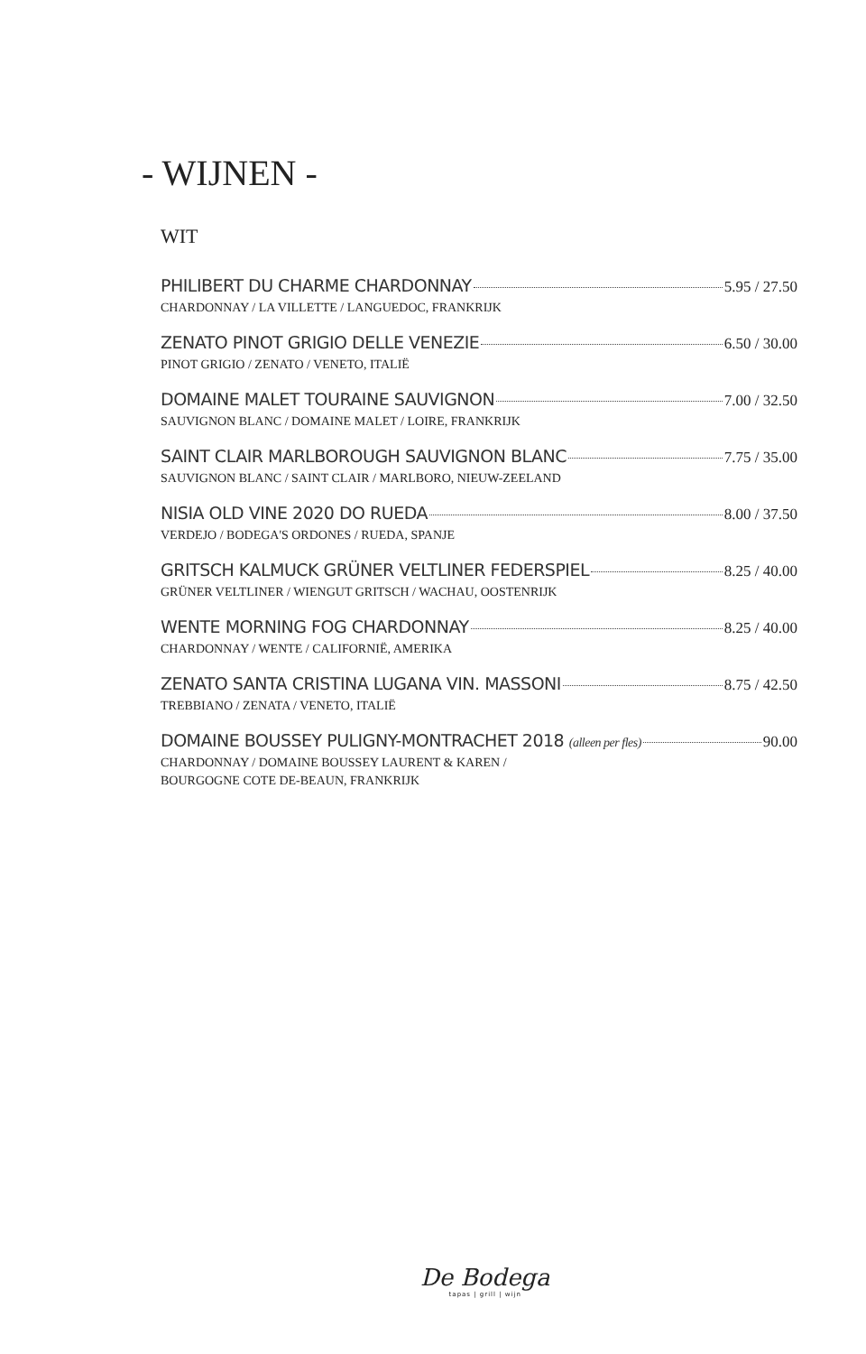- WIJNEN -
WIT
PHILIBERT DU CHARME CHARDONNAY 5.95 / 27.50
CHARDONNAY / LA VILLETTE / LANGUEDOC, FRANKRIJK
ZENATO PINOT GRIGIO DELLE VENEZIE 6.50 / 30.00
PINOT GRIGIO / ZENATO / VENETO, ITALIË
DOMAINE MALET TOURAINE SAUVIGNON 7.00 / 32.50
SAUVIGNON BLANC / DOMAINE MALET / LOIRE, FRANKRIJK
SAINT CLAIR MARLBOROUGH SAUVIGNON BLANC 7.75 / 35.00
SAUVIGNON BLANC / SAINT CLAIR / MARLBORO, NIEUW-ZEELAND
NISIA OLD VINE 2020 DO RUEDA 8.00 / 37.50
VERDEJO / BODEGA'S ORDONES / RUEDA, SPANJE
GRITSCH KALMUCK GRÜNER VELTLINER FEDERSPIEL 8.25 / 40.00
GRÜNER VELTLINER / WIENGUT GRITSCH / WACHAU, OOSTENRIJK
WENTE MORNING FOG CHARDONNAY 8.25 / 40.00
CHARDONNAY / WENTE / CALIFORNIË, AMERIKA
ZENATO SANTA CRISTINA LUGANA VIN. MASSONI 8.75 / 42.50
TREBBIANO / ZENATA / VENETO, ITALIË
DOMAINE BOUSSEY PULIGNY-MONTRACHET 2018 (alleen per fles) 90.00
CHARDONNAY / DOMAINE BOUSSEY LAURENT & KAREN /
BOURGOGNE COTE DE-BEAUN, FRANKRIJK
De Bodega
tapas | grill | wijn